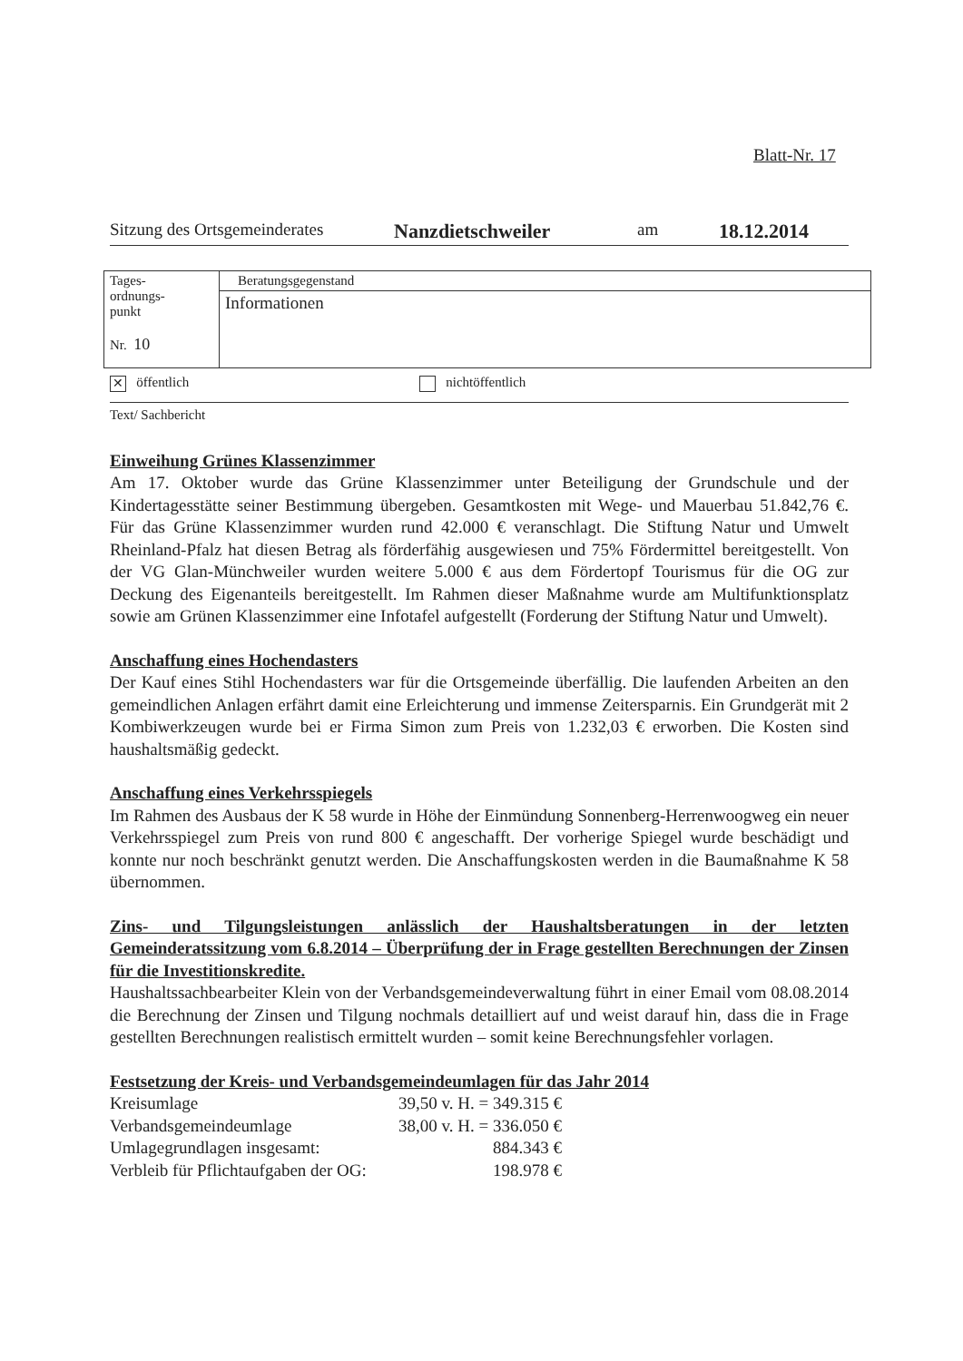Blatt-Nr. 17
Sitzung des Ortsgemeinderates Nanzdietschweiler am 18.12.2014
| Tages- ordnungs- punkt Nr. 10 | Beratungsgegenstand |
| | Informationen |
✕ öffentlich nichtöffentlich
Text/ Sachbericht
Einweihung Grünes Klassenzimmer
Am 17. Oktober wurde das Grüne Klassenzimmer unter Beteiligung der Grundschule und der Kindertagesstätte seiner Bestimmung übergeben. Gesamtkosten mit Wege- und Mauerbau 51.842,76 €. Für das Grüne Klassenzimmer wurden rund 42.000 € veranschlagt. Die Stiftung Natur und Umwelt Rheinland-Pfalz hat diesen Betrag als förderfähig ausgewiesen und 75% Fördermittel bereitgestellt. Von der VG Glan-Münchweiler wurden weitere 5.000 € aus dem Fördertopf Tourismus für die OG zur Deckung des Eigenanteils bereitgestellt. Im Rahmen dieser Maßnahme wurde am Multifunktionsplatz sowie am Grünen Klassenzimmer eine Infotafel aufgestellt (Forderung der Stiftung Natur und Umwelt).
Anschaffung eines Hochendasters
Der Kauf eines Stihl Hochendasters war für die Ortsgemeinde überfällig. Die laufenden Arbeiten an den gemeindlichen Anlagen erfährt damit eine Erleichterung und immense Zeitersparnis. Ein Grundgerät mit 2 Kombiwerkzeugen wurde bei er Firma Simon zum Preis von 1.232,03 € erworben. Die Kosten sind haushaltsmäßig gedeckt.
Anschaffung eines Verkehrsspiegels
Im Rahmen des Ausbaus der K 58 wurde in Höhe der Einmündung Sonnenberg-Herrenwoogweg ein neuer Verkehrsspiegel zum Preis von rund 800 € angeschafft. Der vorherige Spiegel wurde beschädigt und konnte nur noch beschränkt genutzt werden. Die Anschaffungskosten werden in die Baumaßnahme K 58 übernommen.
Zins- und Tilgungsleistungen anlässlich der Haushaltsberatungen in der letzten Gemeinderatssitzung vom 6.8.2014 – Überprüfung der in Frage gestellten Berechnungen der Zinsen für die Investitionskredite.
Haushaltssachbearbeiter Klein von der Verbandsgemeindeverwaltung führt in einer Email vom 08.08.2014 die Berechnung der Zinsen und Tilgung nochmals detailliert auf und weist darauf hin, dass die in Frage gestellten Berechnungen realistisch ermittelt wurden – somit keine Berechnungsfehler vorlagen.
Festsetzung der Kreis- und Verbandsgemeindeumlagen für das Jahr 2014
| Kreisumlage | 39,50 v. H. = 349.315 € |
| Verbandsgemeindeumlage | 38,00 v. H. = 336.050 € |
| Umlagegrundlagen insgesamt: | 884.343 € |
| Verbleib für Pflichtaufgaben der OG: | 198.978 € |